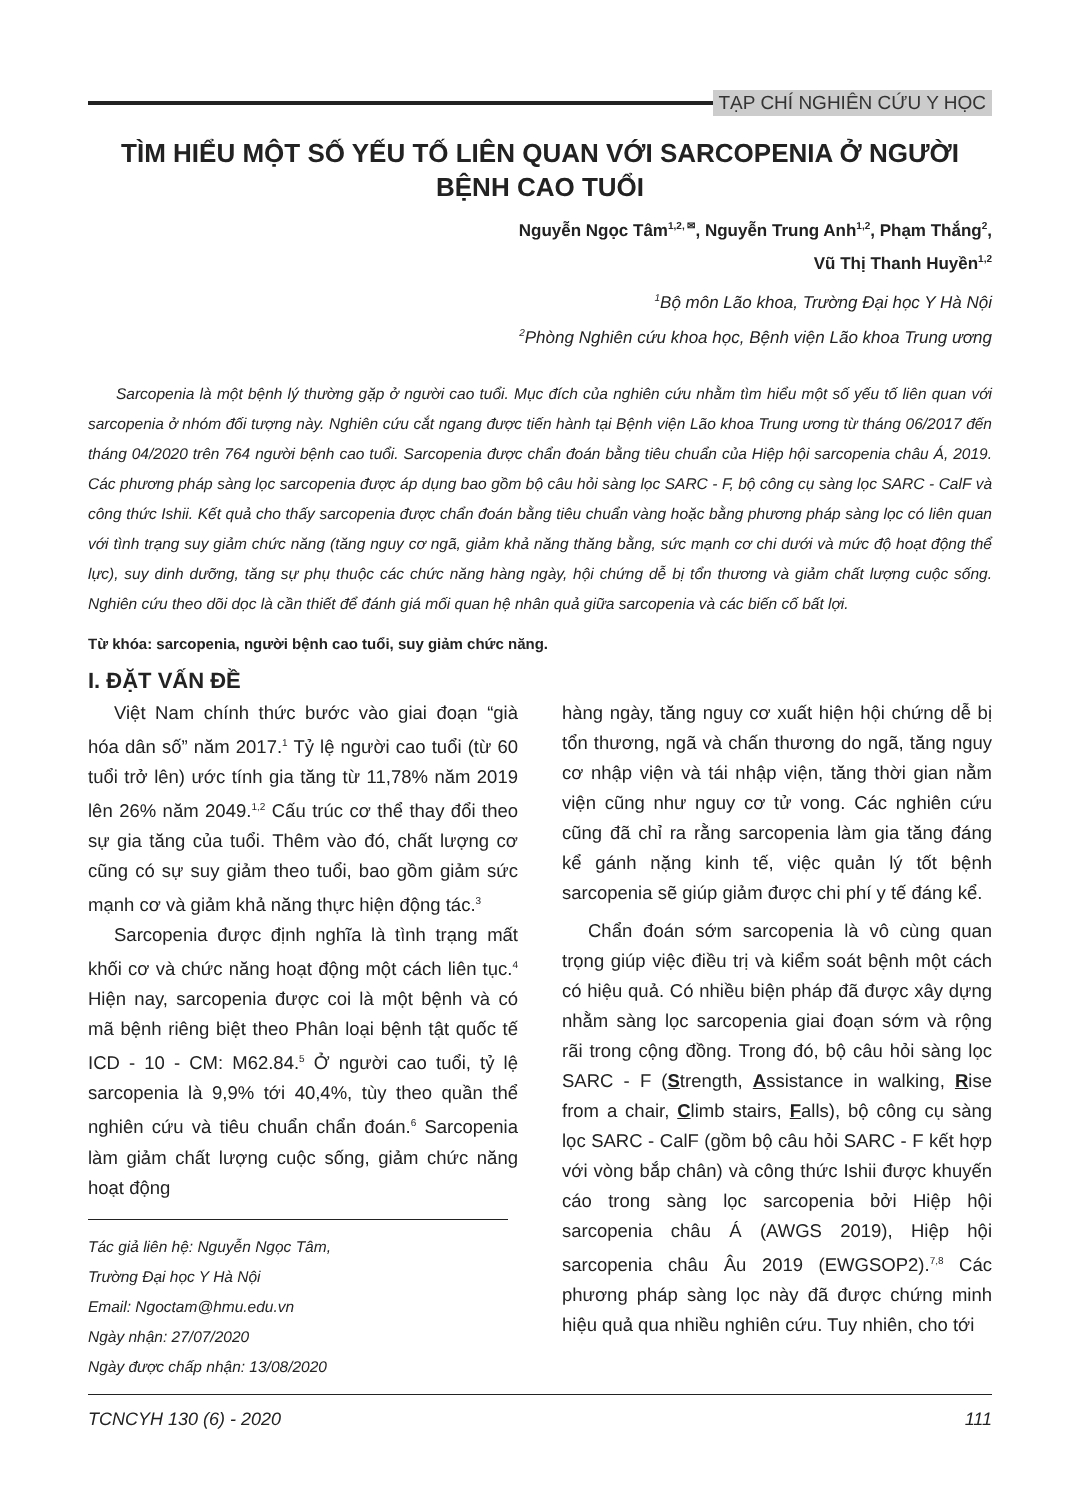TẠP CHÍ NGHIÊN CỨU Y HỌC
TÌM HIỂU MỘT SỐ YẾU TỐ LIÊN QUAN VỚI SARCOPENIA Ở NGƯỜI BỆNH CAO TUỔI
Nguyễn Ngọc Tâm<sup>1,2, ✉</sup>, Nguyễn Trung Anh<sup>1,2</sup>, Phạm Thắng<sup>2</sup>,
Vũ Thị Thanh Huyền<sup>1,2</sup>
<sup>1</sup> Bộ môn Lão khoa, Trường Đại học Y Hà Nội
<sup>2</sup> Phòng Nghiên cứu khoa học, Bệnh viện Lão khoa Trung ương
Sarcopenia là một bệnh lý thường gặp ở người cao tuổi. Mục đích của nghiên cứu nhằm tìm hiểu một số yếu tố liên quan với sarcopenia ở nhóm đối tượng này. Nghiên cứu cắt ngang được tiến hành tại Bệnh viện Lão khoa Trung ương từ tháng 06/2017 đến tháng 04/2020 trên 764 người bệnh cao tuổi. Sarcopenia được chẩn đoán bằng tiêu chuẩn của Hiệp hội sarcopenia châu Á, 2019. Các phương pháp sàng lọc sarcopenia được áp dụng bao gồm bộ câu hỏi sàng lọc SARC - F, bộ công cụ sàng lọc SARC - CalF và công thức Ishii. Kết quả cho thấy sarcopenia được chẩn đoán bằng tiêu chuẩn vàng hoặc bằng phương pháp sàng lọc có liên quan với tình trạng suy giảm chức năng (tăng nguy cơ ngã, giảm khả năng thăng bằng, sức mạnh cơ chi dưới và mức độ hoạt động thể lực), suy dinh dưỡng, tăng sự phụ thuộc các chức năng hàng ngày, hội chứng dễ bị tổn thương và giảm chất lượng cuộc sống. Nghiên cứu theo dõi dọc là cần thiết để đánh giá mối quan hệ nhân quả giữa sarcopenia và các biến cố bất lợi.
Từ khóa: sarcopenia, người bệnh cao tuổi, suy giảm chức năng.
I. ĐẶT VẤN ĐỀ
Việt Nam chính thức bước vào giai đoạn “già hóa dân số” năm 2017.<sup>1</sup> Tỷ lệ người cao tuổi (từ 60 tuổi trở lên) ước tính gia tăng từ 11,78% năm 2019 lên 26% năm 2049.<sup>1,2</sup> Cấu trúc cơ thể thay đổi theo sự gia tăng của tuổi. Thêm vào đó, chất lượng cơ cũng có sự suy giảm theo tuổi, bao gồm giảm sức mạnh cơ và giảm khả năng thực hiện động tác.<sup>3</sup>
Sarcopenia được định nghĩa là tình trạng mất khối cơ và chức năng hoạt động một cách liên tục.<sup>4</sup> Hiện nay, sarcopenia được coi là một bệnh và có mã bệnh riêng biệt theo Phân loại bệnh tật quốc tế ICD - 10 - CM: M62.84.<sup>5</sup> Ở người cao tuổi, tỷ lệ sarcopenia là 9,9% tới 40,4%, tùy theo quần thể nghiên cứu và tiêu chuẩn chẩn đoán.<sup>6</sup> Sarcopenia làm giảm chất lượng cuộc sống, giảm chức năng hoạt động
Tác giả liên hệ: Nguyễn Ngọc Tâm,
Trường Đại học Y Hà Nội
Email: Ngoctam@hmu.edu.vn
Ngày nhận: 27/07/2020
Ngày được chấp nhận: 13/08/2020
hàng ngày, tăng nguy cơ xuất hiện hội chứng dễ bị tổn thương, ngã và chấn thương do ngã, tăng nguy cơ nhập viện và tái nhập viện, tăng thời gian nằm viện cũng như nguy cơ tử vong. Các nghiên cứu cũng đã chỉ ra rằng sarcopenia làm gia tăng đáng kể gánh nặng kinh tế, việc quản lý tốt bệnh sarcopenia sẽ giúp giảm được chi phí y tế đáng kể.
Chẩn đoán sớm sarcopenia là vô cùng quan trọng giúp việc điều trị và kiểm soát bệnh một cách có hiệu quả. Có nhiều biện pháp đã được xây dựng nhằm sàng lọc sarcopenia giai đoạn sớm và rộng rãi trong cộng đồng. Trong đó, bộ câu hỏi sàng lọc SARC - F (Strength, Assistance in walking, Rise from a chair, Climb stairs, Falls), bộ công cụ sàng lọc SARC - CalF (gồm bộ câu hỏi SARC - F kết hợp với vòng bắp chân) và công thức Ishii được khuyến cáo trong sàng lọc sarcopenia bởi Hiệp hội sarcopenia châu Á (AWGS 2019), Hiệp hội sarcopenia châu Âu 2019 (EWGSOP2).<sup>7,8</sup> Các phương pháp sàng lọc này đã được chứng minh hiệu quả qua nhiều nghiên cứu. Tuy nhiên, cho tới
TCNCYH 130 (6) - 2020 111